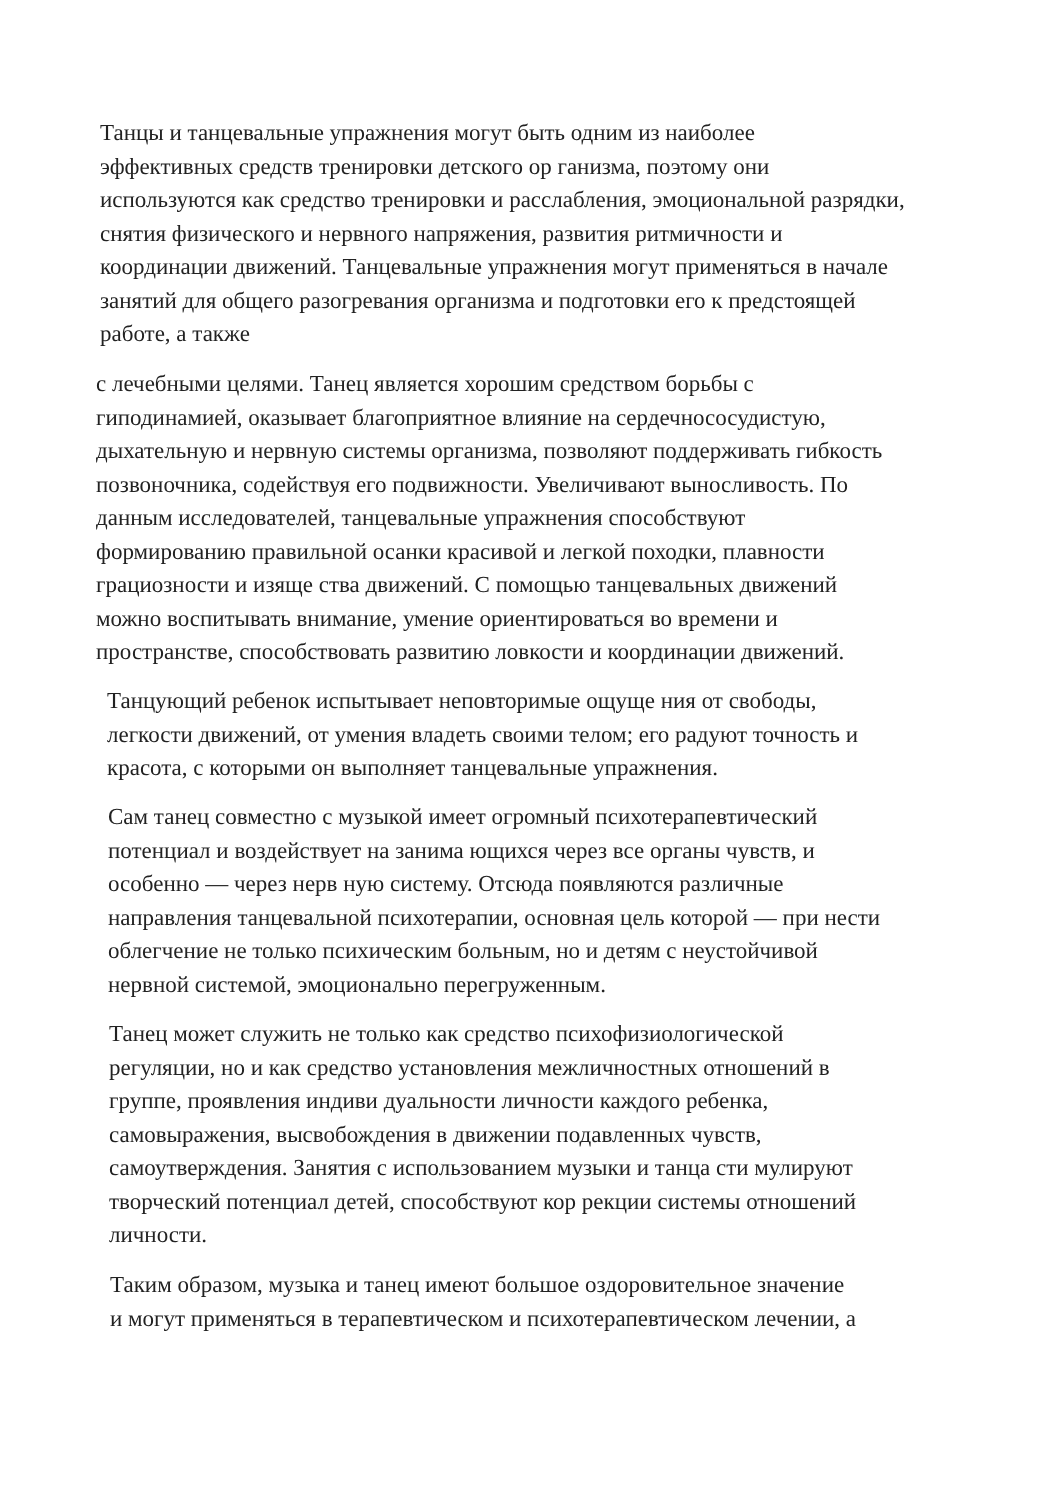Танцы и танцевальные упражнения могут быть одним из наиболее эффективных средств тренировки детского ор ганизма, поэтому они используются как средство тренировки и расслабления, эмоциональной разрядки, снятия физического и нервного напряжения, развития ритмичности и координации движений. Танцевальные упражнения могут применяться в начале занятий для общего разогревания организма и подготовки его к предстоящей работе, а также
с лечебными целями. Танец является хорошим средством борьбы с гиподинамией, оказывает благоприятное влияние на сердечнососудистую, дыхательную и нервную системы организма, позволяют поддерживать гибкость позвоночника, содействуя его подвижности. Увеличивают выносливость. По данным исследователей, танцевальные упражнения способствуют формированию правильной осанки красивой и легкой походки, плавности грациозности и изяще ства движений. С помощью танцевальных движений можно воспитывать внимание, умение ориентироваться во времени и пространстве, способствовать развитию ловкости и координации движений.
Танцующий ребенок испытывает неповторимые ощуще ния от свободы, легкости движений, от умения владеть своими телом; его радуют точность и красота, с которыми он выполняет танцевальные упражнения.
Сам танец совместно с музыкой имеет огромный психотерапевтический потенциал и воздействует на занима ющихся через все органы чувств, и особенно — через нерв ную систему. Отсюда появляются различные направления танцевальной психотерапии, основная цель которой — при нести облегчение не только психическим больным, но и детям с неустойчивой нервной системой, эмоционально перегруженным.
Танец может служить не только как средство психофизиологической регуляции, но и как средство установления межличностных отношений в группе, проявления индиви дуальности личности каждого ребенка, самовыражения, высвобождения в движении подавленных чувств, самоутверждения. Занятия с использованием музыки и танца сти мулируют творческий потенциал детей, способствуют кор рекции системы отношений личности.
Таким образом, музыка и танец имеют большое оздоровительное значение и могут применяться в терапевтическом и психотерапевтическом лечении, а